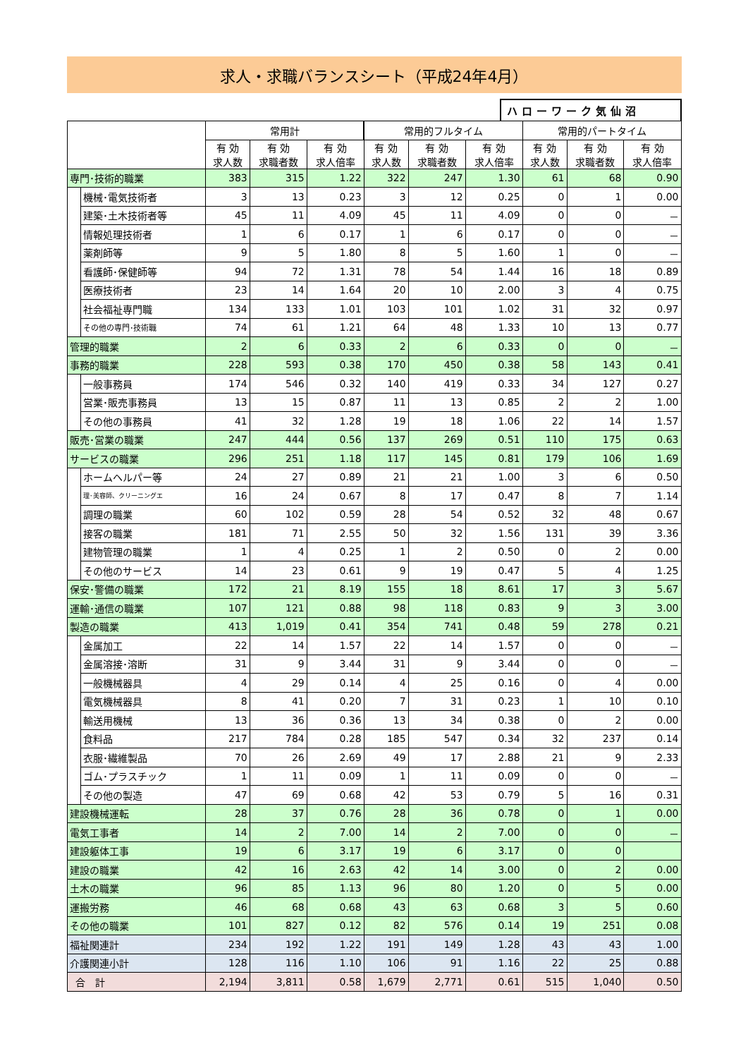求人・求職バランスシート（平成24年4月）
ハローワーク気仙沼
| | | 常用計 | | | 常用的フルタイム | | | 常用的パートタイム | | |
| --- | --- | --- | --- | --- | --- | --- | --- | --- | --- | --- |
| | | 有 効 求人数 | 有 効 求職者数 | 有 効 求人倍率 | 有 効 求人数 | 有 効 求職者数 | 有 効 求人倍率 | 有 効 求人数 | 有 効 求職者数 | 有 効 求人倍率 |
| 専門･技術的職業 | | 383 | 315 | 1.22 | 322 | 247 | 1.30 | 61 | 68 | 0.90 |
| | 機械･電気技術者 | 3 | 13 | 0.23 | 3 | 12 | 0.25 | 0 | 1 | 0.00 |
| | 建築･土木技術者等 | 45 | 11 | 4.09 | 45 | 11 | 4.09 | 0 | 0 | － |
| | 情報処理技術者 | 1 | 6 | 0.17 | 1 | 6 | 0.17 | 0 | 0 | － |
| | 薬剤師等 | 9 | 5 | 1.80 | 8 | 5 | 1.60 | 1 | 0 | － |
| | 看護師･保健師等 | 94 | 72 | 1.31 | 78 | 54 | 1.44 | 16 | 18 | 0.89 |
| | 医療技術者 | 23 | 14 | 1.64 | 20 | 10 | 2.00 | 3 | 4 | 0.75 |
| | 社会福祉専門職 | 134 | 133 | 1.01 | 103 | 101 | 1.02 | 31 | 32 | 0.97 |
| | その他の専門･技術職 | 74 | 61 | 1.21 | 64 | 48 | 1.33 | 10 | 13 | 0.77 |
| 管理的職業 | | 2 | 6 | 0.33 | 2 | 6 | 0.33 | 0 | 0 | － |
| 事務的職業 | | 228 | 593 | 0.38 | 170 | 450 | 0.38 | 58 | 143 | 0.41 |
| | 一般事務員 | 174 | 546 | 0.32 | 140 | 419 | 0.33 | 34 | 127 | 0.27 |
| | 営業･販売事務員 | 13 | 15 | 0.87 | 11 | 13 | 0.85 | 2 | 2 | 1.00 |
| | その他の事務員 | 41 | 32 | 1.28 | 19 | 18 | 1.06 | 22 | 14 | 1.57 |
| 販売･営業の職業 | | 247 | 444 | 0.56 | 137 | 269 | 0.51 | 110 | 175 | 0.63 |
| サービスの職業 | | 296 | 251 | 1.18 | 117 | 145 | 0.81 | 179 | 106 | 1.69 |
| | ホームヘルパー等 | 24 | 27 | 0.89 | 21 | 21 | 1.00 | 3 | 6 | 0.50 |
| | 理･美容師、クリーニングエ | 16 | 24 | 0.67 | 8 | 17 | 0.47 | 8 | 7 | 1.14 |
| | 調理の職業 | 60 | 102 | 0.59 | 28 | 54 | 0.52 | 32 | 48 | 0.67 |
| | 接客の職業 | 181 | 71 | 2.55 | 50 | 32 | 1.56 | 131 | 39 | 3.36 |
| | 建物管理の職業 | 1 | 4 | 0.25 | 1 | 2 | 0.50 | 0 | 2 | 0.00 |
| | その他のサービス | 14 | 23 | 0.61 | 9 | 19 | 0.47 | 5 | 4 | 1.25 |
| 保安･警備の職業 | | 172 | 21 | 8.19 | 155 | 18 | 8.61 | 17 | 3 | 5.67 |
| 運輸･通信の職業 | | 107 | 121 | 0.88 | 98 | 118 | 0.83 | 9 | 3 | 3.00 |
| 製造の職業 | | 413 | 1,019 | 0.41 | 354 | 741 | 0.48 | 59 | 278 | 0.21 |
| | 金属加工 | 22 | 14 | 1.57 | 22 | 14 | 1.57 | 0 | 0 | － |
| | 金属溶接･溶断 | 31 | 9 | 3.44 | 31 | 9 | 3.44 | 0 | 0 | － |
| | 一般機械器具 | 4 | 29 | 0.14 | 4 | 25 | 0.16 | 0 | 4 | 0.00 |
| | 電気機械器具 | 8 | 41 | 0.20 | 7 | 31 | 0.23 | 1 | 10 | 0.10 |
| | 輸送用機械 | 13 | 36 | 0.36 | 13 | 34 | 0.38 | 0 | 2 | 0.00 |
| | 食料品 | 217 | 784 | 0.28 | 185 | 547 | 0.34 | 32 | 237 | 0.14 |
| | 衣服･繊維製品 | 70 | 26 | 2.69 | 49 | 17 | 2.88 | 21 | 9 | 2.33 |
| | ゴム･プラスチック | 1 | 11 | 0.09 | 1 | 11 | 0.09 | 0 | 0 | － |
| | その他の製造 | 47 | 69 | 0.68 | 42 | 53 | 0.79 | 5 | 16 | 0.31 |
| 建設機械運転 | | 28 | 37 | 0.76 | 28 | 36 | 0.78 | 0 | 1 | 0.00 |
| 電気工事者 | | 14 | 2 | 7.00 | 14 | 2 | 7.00 | 0 | 0 | － |
| 建設躯体工事 | | 19 | 6 | 3.17 | 19 | 6 | 3.17 | 0 | 0 | |
| 建設の職業 | | 42 | 16 | 2.63 | 42 | 14 | 3.00 | 0 | 2 | 0.00 |
| 土木の職業 | | 96 | 85 | 1.13 | 96 | 80 | 1.20 | 0 | 5 | 0.00 |
| 運搬労務 | | 46 | 68 | 0.68 | 43 | 63 | 0.68 | 3 | 5 | 0.60 |
| その他の職業 | | 101 | 827 | 0.12 | 82 | 576 | 0.14 | 19 | 251 | 0.08 |
| 福祉関連計 | | 234 | 192 | 1.22 | 191 | 149 | 1.28 | 43 | 43 | 1.00 |
| 介護関連小計 | | 128 | 116 | 1.10 | 106 | 91 | 1.16 | 22 | 25 | 0.88 |
| 合 計 | | 2,194 | 3,811 | 0.58 | 1,679 | 2,771 | 0.61 | 515 | 1,040 | 0.50 |